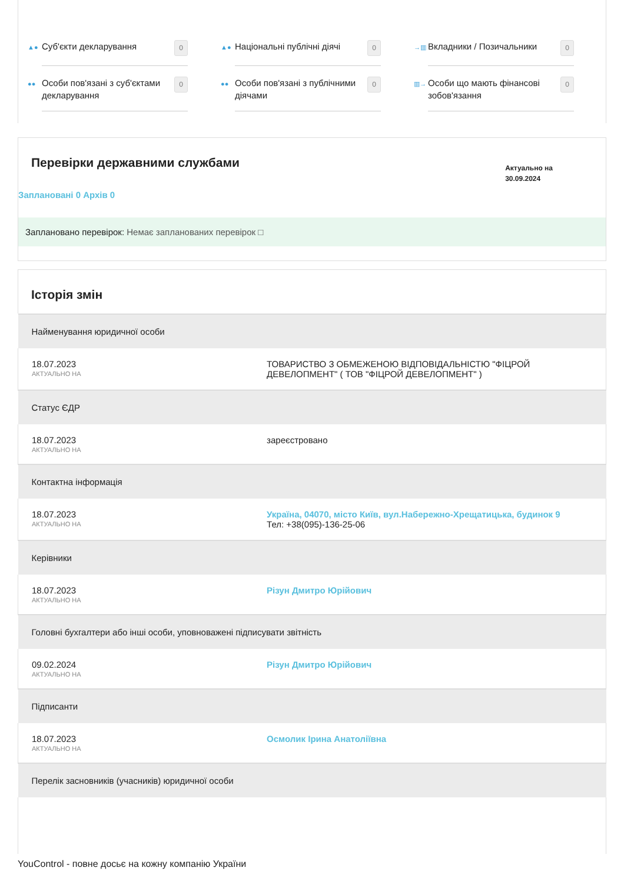▲● Суб'єкти декларування 0
▲● Національні публічні діячі 0
→▥ Вкладники / Позичальники 0
●● Особи пов'язані з суб'єктами декларування 0
●● Особи пов'язані з публічними діячами 0
▥→ Особи що мають фінансові зобов'язання 0
Перевірки державними службами
Актуально на
30.09.2024
Заплановані 0 Архів 0
Заплановано перевірок: Немає запланованих перевірок □
Історія змін
| Найменування юридичної особи | |
| --- | --- |
| 18.07.2023 АКТУАЛЬНО НА | ТОВАРИСТВО З ОБМЕЖЕНОЮ ВІДПОВІДАЛЬНІСТЮ "ФІЦРОЙ ДЕВЕЛОПМЕНТ" ( ТОВ "ФІЦРОЙ ДЕВЕЛОПМЕНТ" ) |
| Статус ЄДР | |
| 18.07.2023 АКТУАЛЬНО НА | зареєстровано |
| Контактна інформація | |
| 18.07.2023 АКТУАЛЬНО НА | Україна, 04070, місто Київ, вул.Набережно-Хрещатицька, будинок 9 Тел: +38(095)-136-25-06 |
| Керівники | |
| 18.07.2023 АКТУАЛЬНО НА | Різун Дмитро Юрійович |
| Головні бухгалтери або інші особи, уповноважені підписувати звітність | |
| 09.02.2024 АКТУАЛЬНО НА | Різун Дмитро Юрійович |
| Підписанти | |
| 18.07.2023 АКТУАЛЬНО НА | Осмолик Ірина Анатоліївна |
| Перелік засновників (учасників) юридичної особи | |
YouControl - повне досьє на кожну компанію України